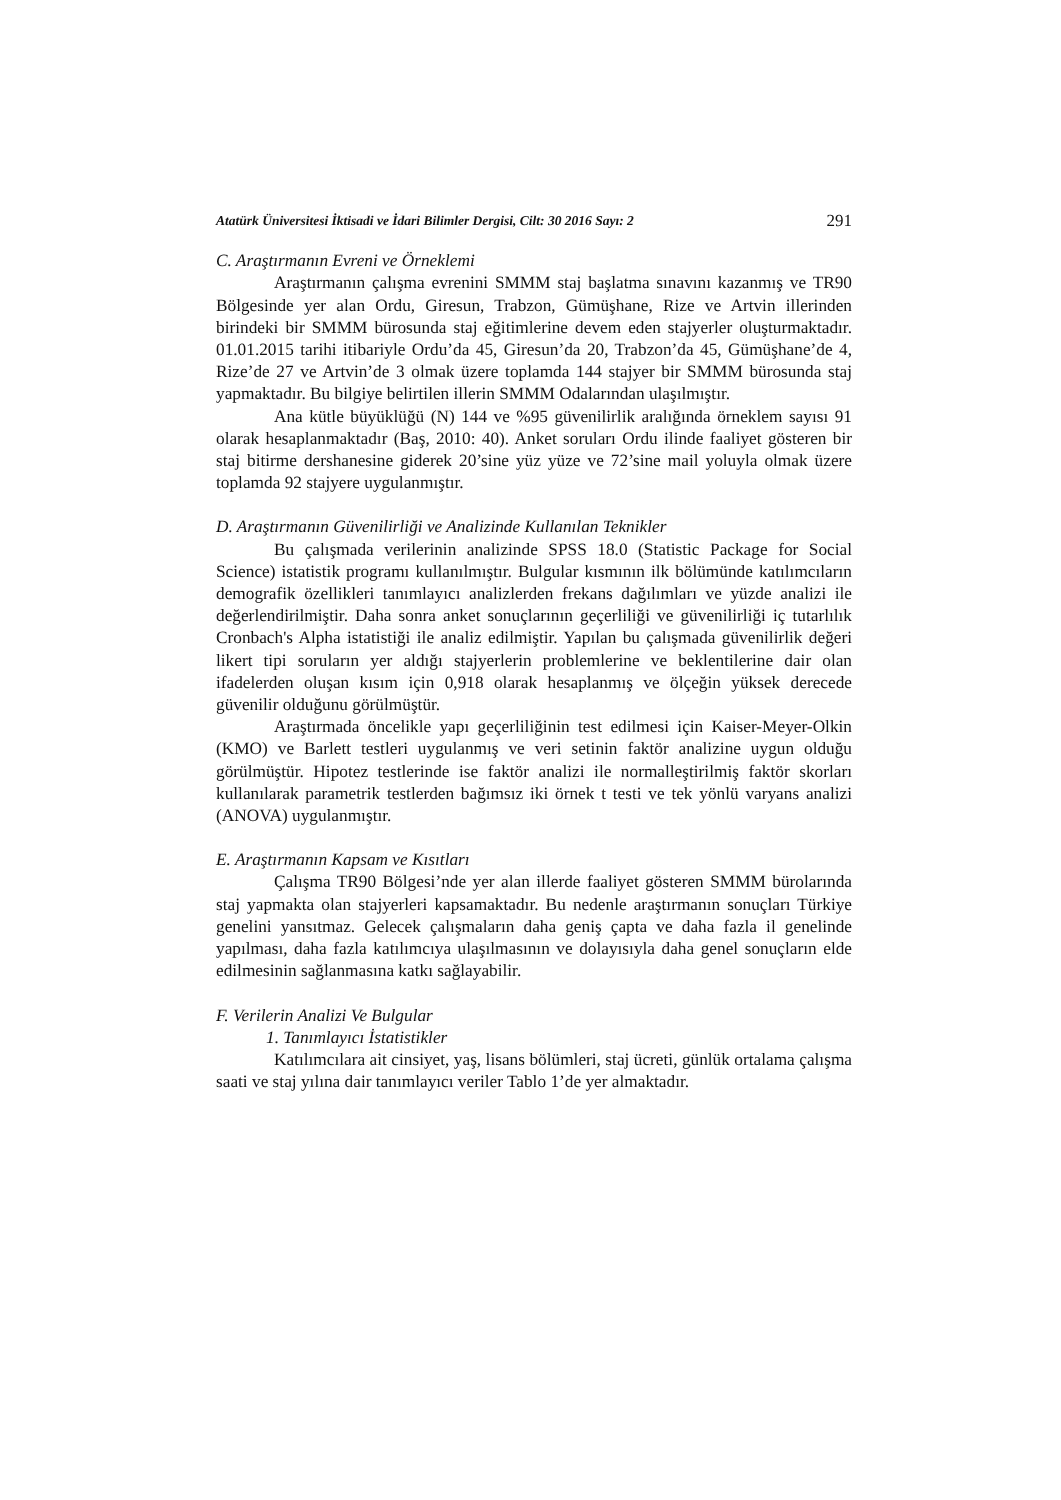Atatürk Üniversitesi İktisadi ve İdari Bilimler Dergisi, Cilt: 30 2016 Sayı: 2 291
C. Araştırmanın Evreni ve Örneklemi
Araştırmanın çalışma evrenini SMMM staj başlatma sınavını kazanmış ve TR90 Bölgesinde yer alan Ordu, Giresun, Trabzon, Gümüşhane, Rize ve Artvin illerinden birindeki bir SMMM bürosunda staj eğitimlerine devem eden stajyerler oluşturmaktadır. 01.01.2015 tarihi itibariyle Ordu’da 45, Giresun’da 20, Trabzon’da 45, Gümüşhane’de 4, Rize’de 27 ve Artvin’de 3 olmak üzere toplamda 144 stajyer bir SMMM bürosunda staj yapmaktadır. Bu bilgiye belirtilen illerin SMMM Odalarından ulaşılmıştır.
Ana kütle büyüklüğü (N) 144 ve %95 güvenilirlik aralığında örneklem sayısı 91 olarak hesaplanmaktadır (Baş, 2010: 40). Anket soruları Ordu ilinde faaliyet gösteren bir staj bitirme dershanesine giderek 20’sine yüz yüze ve 72’sine mail yoluyla olmak üzere toplamda 92 stajyere uygulanmıştır.
D. Araştırmanın Güvenilirliği ve Analizinde Kullanılan Teknikler
Bu çalışmada verilerinin analizinde SPSS 18.0 (Statistic Package for Social Science) istatistik programı kullanılmıştır. Bulgular kısmının ilk bölümünde katılımcıların demografik özellikleri tanımlayıcı analizlerden frekans dağılımları ve yüzde analizi ile değerlendirilmiştir. Daha sonra anket sonuçlarının geçerliliği ve güvenilirliği iç tutarlılık Cronbach's Alpha istatistiği ile analiz edilmiştir. Yapılan bu çalışmada güvenilirlik değeri likert tipi soruların yer aldığı stajyerlerin problemlerine ve beklentilerine dair olan ifadelerden oluşan kısım için 0,918 olarak hesaplanmış ve ölçeğin yüksek derecede güvenilir olduğunu görülmüştür.
Araştırmada öncelikle yapı geçerliliğinin test edilmesi için Kaiser-Meyer-Olkin (KMO) ve Barlett testleri uygulanmış ve veri setinin faktör analizine uygun olduğu görülmüştür. Hipotez testlerinde ise faktör analizi ile normalleştirilmiş faktör skorları kullanılarak parametrik testlerden bağımsız iki örnek t testi ve tek yönlü varyans analizi (ANOVA) uygulanmıştır.
E. Araştırmanın Kapsam ve Kısıtları
Çalışma TR90 Bölgesi’nde yer alan illerde faaliyet gösteren SMMM bürolarında staj yapmakta olan stajyerleri kapsamaktadır. Bu nedenle araştırmanın sonuçları Türkiye genelini yansıtmaz. Gelecek çalışmaların daha geniş çapta ve daha fazla il genelinde yapılması, daha fazla katılımcıya ulaşılmasının ve dolayısıyla daha genel sonuçların elde edilmesinin sağlanmasına katkı sağlayabilir.
F. Verilerin Analizi Ve Bulgular
1. Tanımlayıcı İstatistikler
Katılımcılara ait cinsiyet, yaş, lisans bölümleri, staj ücreti, günlük ortalama çalışma saati ve staj yılına dair tanımlayıcı veriler Tablo 1’de yer almaktadır.